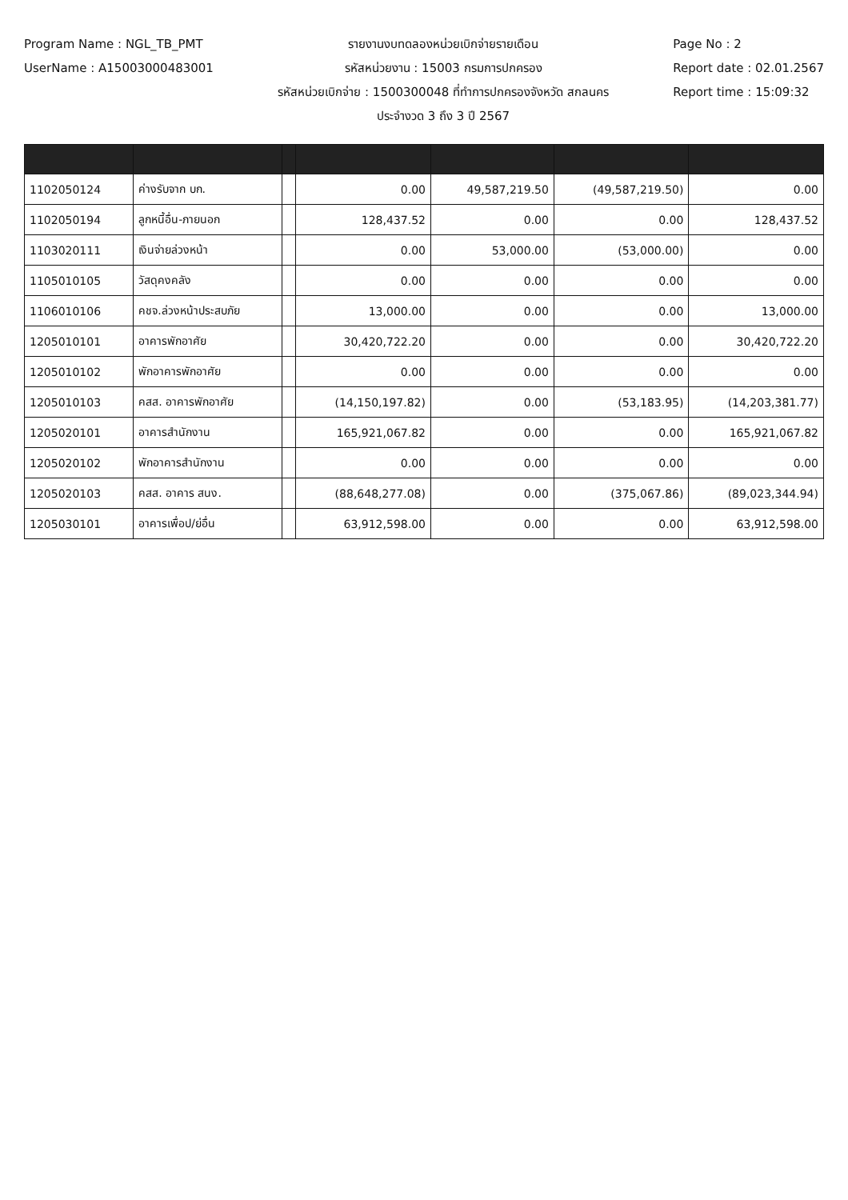Program Name : NGL_TB_PMT
UserName : A15003000483001
รายงานงบทดลองหน่วยเบิกจ่ายรายเดือน
รหัสหน่วยงาน : 15003 กรมการปกครอง
รหัสหน่วยเบิกจ่าย : 1500300048 ที่ทำการปกครองจังหวัด สกลนคร
ประจำงวด 3 ถึง 3 ปี 2567
Page No : 2
Report date : 02.01.2567
Report time : 15:09:32
| 1102050124 | ค่างรับจาก บก. | | 0.00 | 49,587,219.50 | (49,587,219.50) | 0.00 |
| 1102050194 | ลูกหนี้อื่น-ภายนอก | | 128,437.52 | 0.00 | 0.00 | 128,437.52 |
| 1103020111 | เงินจ่ายล่วงหน้า | | 0.00 | 53,000.00 | (53,000.00) | 0.00 |
| 1105010105 | วัสดุคงคลัง | | 0.00 | 0.00 | 0.00 | 0.00 |
| 1106010106 | คชจ.ล่วงหน้าประสบภัย | | 13,000.00 | 0.00 | 0.00 | 13,000.00 |
| 1205010101 | อาคารพักอาศัย | | 30,420,722.20 | 0.00 | 0.00 | 30,420,722.20 |
| 1205010102 | พักอาคารพักอาศัย | | 0.00 | 0.00 | 0.00 | 0.00 |
| 1205010103 | คสส. อาคารพักอาศัย | | (14,150,197.82) | 0.00 | (53,183.95) | (14,203,381.77) |
| 1205020101 | อาคารสำนักงาน | | 165,921,067.82 | 0.00 | 0.00 | 165,921,067.82 |
| 1205020102 | พักอาคารสำนักงาน | | 0.00 | 0.00 | 0.00 | 0.00 |
| 1205020103 | คสส. อาคาร สนง. | | (88,648,277.08) | 0.00 | (375,067.86) | (89,023,344.94) |
| 1205030101 | อาคารเพื่อป/ย่อื่น | | 63,912,598.00 | 0.00 | 0.00 | 63,912,598.00 |